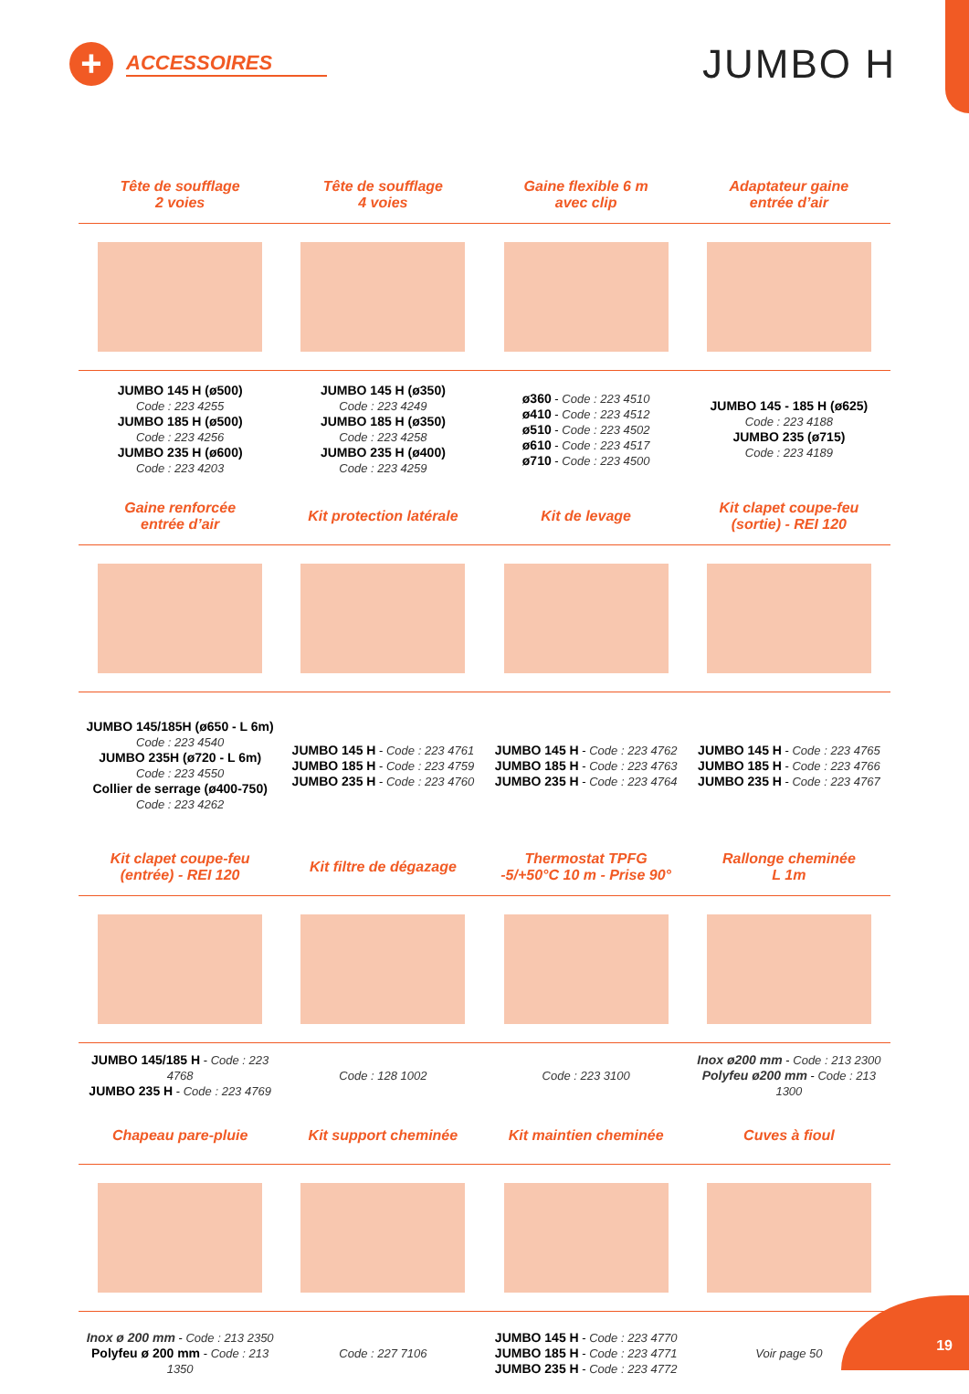+
ACCESSOIRES
JUMBO H
Tête de soufflage
2 voies
Tête de soufflage
4 voies
Gaine flexible 6 m
avec clip
Adaptateur gaine
entrée d’air
JUMBO 145 H (ø500)
Code : 223 4255
JUMBO 185 H (ø500)
Code : 223 4256
JUMBO 235 H (ø600)
Code : 223 4203
JUMBO 145 H (ø350)
Code : 223 4249
JUMBO 185 H (ø350)
Code : 223 4258
JUMBO 235 H (ø400)
Code : 223 4259
ø360 - Code : 223 4510
ø410 - Code : 223 4512
ø510 - Code : 223 4502
ø610 - Code : 223 4517
ø710 - Code : 223 4500
JUMBO 145 - 185 H (ø625)
Code : 223 4188
JUMBO 235 (ø715)
Code : 223 4189
Gaine renforcée
entrée d’air
Kit protection latérale
Kit de levage
Kit clapet coupe-feu
(sortie) - REI 120
JUMBO 145/185H (ø650 - L 6m)
Code : 223 4540
JUMBO 235H (ø720 - L 6m)
Code : 223 4550
Collier de serrage (ø400-750)
Code : 223 4262
JUMBO 145 H - Code : 223 4761
JUMBO 185 H - Code : 223 4759
JUMBO 235 H - Code : 223 4760
JUMBO 145 H - Code : 223 4762
JUMBO 185 H - Code : 223 4763
JUMBO 235 H - Code : 223 4764
JUMBO 145 H - Code : 223 4765
JUMBO 185 H - Code : 223 4766
JUMBO 235 H - Code : 223 4767
Kit clapet coupe-feu
(entrée) - REI 120
Kit filtre de dégazage
Thermostat TPFG
-5/+50°C 10 m - Prise 90°
Rallonge cheminée
L 1m
JUMBO 145/185 H - Code : 223 4768
JUMBO 235 H - Code : 223 4769
Code : 128 1002
Code : 223 3100
Inox ø200 mm - Code : 213 2300
Polyfeu ø200 mm - Code : 213 1300
Chapeau pare-pluie
Kit support cheminée
Kit maintien cheminée
Cuves à fioul
Inox ø 200 mm - Code : 213 2350
Polyfeu ø 200 mm - Code : 213 1350
Code : 227 7106
JUMBO 145 H - Code : 223 4770
JUMBO 185 H - Code : 223 4771
JUMBO 235 H - Code : 223 4772
Voir page 50
19